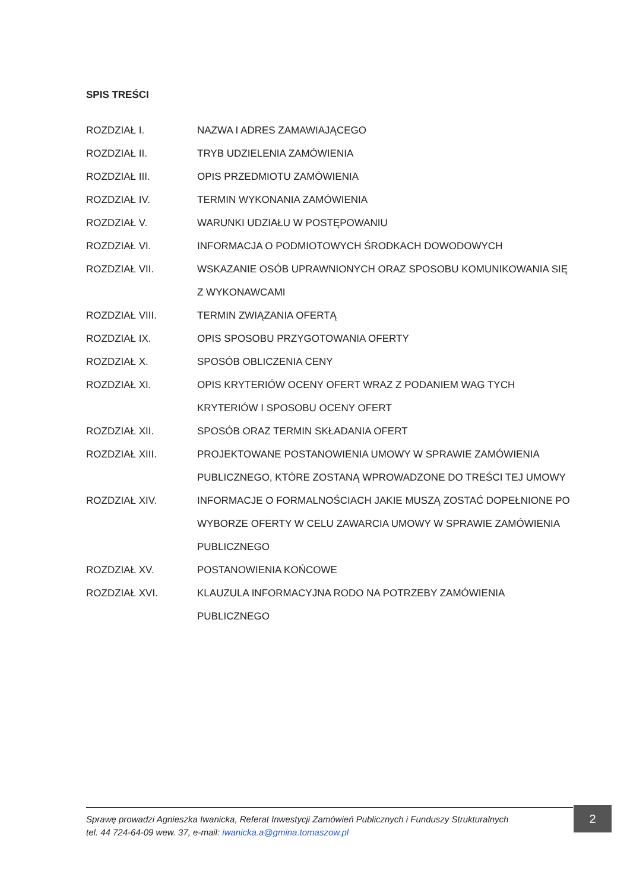SPIS TREŚCI
ROZDZIAŁ I. NAZWA I ADRES ZAMAWIAJĄCEGO
ROZDZIAŁ II. TRYB UDZIELENIA ZAMÓWIENIA
ROZDZIAŁ III. OPIS PRZEDMIOTU ZAMÓWIENIA
ROZDZIAŁ IV. TERMIN WYKONANIA ZAMÓWIENIA
ROZDZIAŁ V. WARUNKI UDZIAŁU W POSTĘPOWANIU
ROZDZIAŁ VI. INFORMACJA O PODMIOTOWYCH ŚRODKACH DOWODOWYCH
ROZDZIAŁ VII. WSKAZANIE OSÓB UPRAWNIONYCH ORAZ SPOSOBU KOMUNIKOWANIA SIĘ Z WYKONAWCAMI
ROZDZIAŁ VIII. TERMIN ZWIĄZANIA OFERTĄ
ROZDZIAŁ IX. OPIS SPOSOBU PRZYGOTOWANIA OFERTY
ROZDZIAŁ X. SPOSÓB OBLICZENIA CENY
ROZDZIAŁ XI. OPIS KRYTERIÓW OCENY OFERT WRAZ Z PODANIEM WAG TYCH KRYTERIÓW I SPOSOBU OCENY OFERT
ROZDZIAŁ XII. SPOSÓB ORAZ TERMIN SKŁADANIA OFERT
ROZDZIAŁ XIII. PROJEKTOWANE POSTANOWIENIA UMOWY W SPRAWIE ZAMÓWIENIA PUBLICZNEGO, KTÓRE ZOSTANĄ WPROWADZONE DO TREŚCI TEJ UMOWY
ROZDZIAŁ XIV. INFORMACJE O FORMALNOŚCIACH JAKIE MUSZĄ ZOSTAĆ DOPEŁNIONE PO WYBORZE OFERTY W CELU ZAWARCIA UMOWY W SPRAWIE ZAMÓWIENIA PUBLICZNEGO
ROZDZIAŁ XV. POSTANOWIENIA KOŃCOWE
ROZDZIAŁ XVI. KLAUZULA INFORMACYJNA RODO NA POTRZEBY ZAMÓWIENIA PUBLICZNEGO
Sprawę prowadzi Agnieszka Iwanicka, Referat Inwestycji Zamówień Publicznych i Funduszy Strukturalnych
tel. 44 724-64-09 wew. 37, e-mail: iwanicka.a@gmina.tomaszow.pl
2